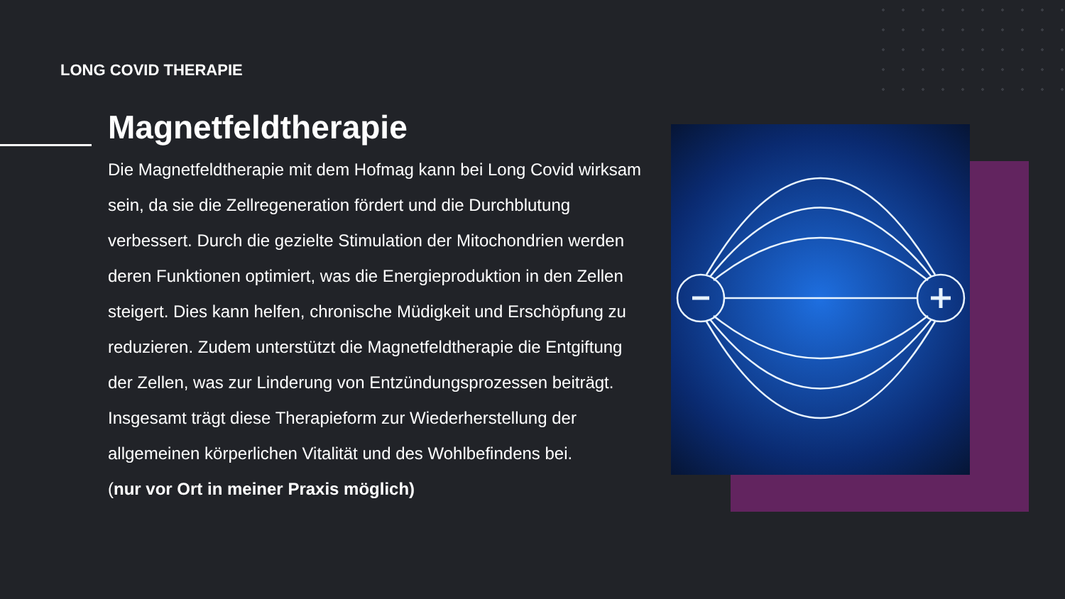LONG COVID THERAPIE
Magnetfeldtherapie
Die Magnetfeldtherapie mit dem Hofmag kann bei Long Covid wirksam sein, da sie die Zellregeneration fördert und die Durchblutung verbessert. Durch die gezielte Stimulation der Mitochondrien werden deren Funktionen optimiert, was die Energieproduktion in den Zellen steigert. Dies kann helfen, chronische Müdigkeit und Erschöpfung zu reduzieren. Zudem unterstützt die Magnetfeldtherapie die Entgiftung der Zellen, was zur Linderung von Entzündungsprozessen beiträgt. Insgesamt trägt diese Therapieform zur Wiederherstellung der allgemeinen körperlichen Vitalität und des Wohlbefindens bei.
(nur vor Ort in meiner Praxis möglich)